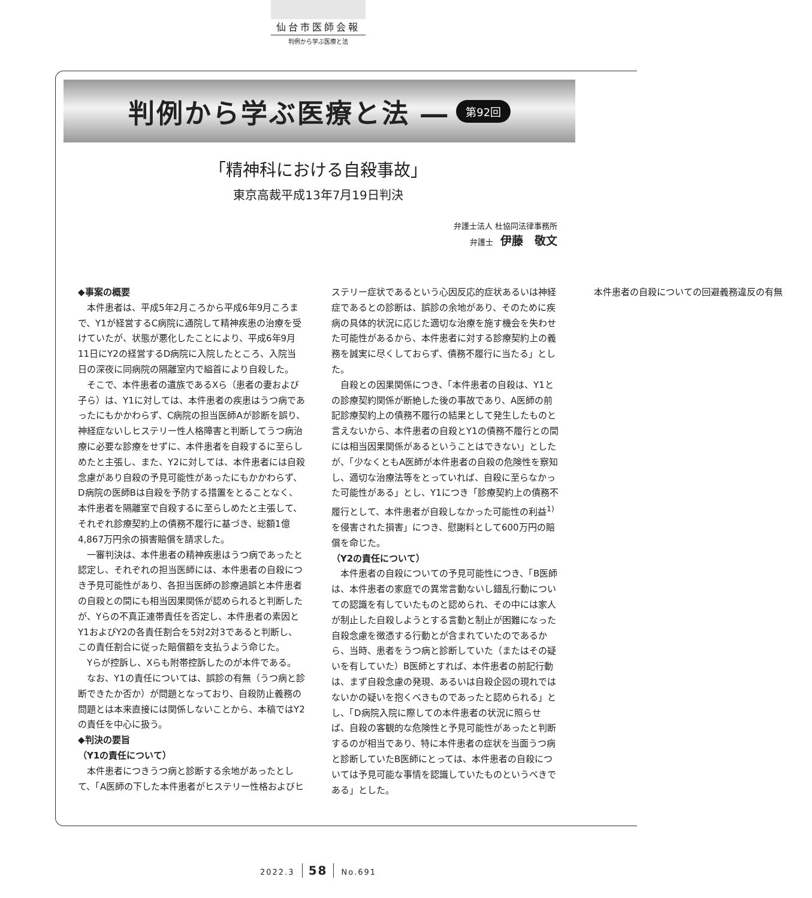仙台市医師会報
判例から学ぶ医療と法
判例から学ぶ医療と法 ―
第92回
「精神科における自殺事故」
東京高裁平成13年7月19日判決
弁護士法人 杜協同法律事務所
弁護士 伊藤　敬文
◆事案の概要
本件患者は、平成5年2月ころから平成6年9月ころまで、Y1が経営するC病院に通院して精神疾患の治療を受けていたが、状態が悪化したことにより、平成6年9月11日にY2の経営するD病院に入院したところ、入院当日の深夜に同病院の隔離室内で縊首により自殺した。
そこで、本件患者の遺族であるXら（患者の妻および子ら）は、Y1に対しては、本件患者の疾患はうつ病であったにもかかわらず、C病院の担当医師Aが診断を誤り、神経症ないしヒステリー性人格障害と判断してうつ病治療に必要な診療をせずに、本件患者を自殺するに至らしめたと主張し、また、Y2に対しては、本件患者には自殺念慮があり自殺の予見可能性があったにもかかわらず、D病院の医師Bは自殺を予防する措置をとることなく、本件患者を隔離室で自殺するに至らしめたと主張して、それぞれ診療契約上の債務不履行に基づき、総額1億4,867万円余の損害賠償を請求した。
一審判決は、本件患者の精神疾患はうつ病であったと認定し、それぞれの担当医師には、本件患者の自殺につき予見可能性があり、各担当医師の診療過誤と本件患者の自殺との間にも相当因果関係が認められると判断したが、Yらの不真正連帯責任を否定し、本件患者の素因とY1およびY2の各責任割合を5対2対3であると判断し、この責任割合に従った賠償額を支払うよう命じた。
Yらが控訴し、Xらも附帯控訴したのが本件である。
なお、Y1の責任については、誤診の有無（うつ病と診断できたか否か）が問題となっており、自殺防止義務の問題とは本来直接には関係しないことから、本稿ではY2の責任を中心に扱う。
◆判決の要旨
（Y1の責任について）
本件患者につきうつ病と診断する余地があったとして、「A医師の下した本件患者がヒステリー性格およびヒステリー症状であるという心因反応的症状あるいは神経症であるとの診断は、誤診の余地があり、そのために疾病の具体的状況に応じた適切な治療を施す機会を失わせた可能性があるから、本件患者に対する診療契約上の義務を誠実に尽くしておらず、債務不履行に当たる」とした。
自殺との因果関係につき、「本件患者の自殺は、Y1との診療契約関係が断絶した後の事故であり、A医師の前記診療契約上の債務不履行の結果として発生したものと言えないから、本件患者の自殺とY1の債務不履行との間には相当因果関係があるということはできない」としたが、「少なくともA医師が本件患者の自殺の危険性を察知し、適切な治療法等をとっていれば、自殺に至らなかった可能性がある」とし、Y1につき「診療契約上の債務不履行として、本件患者が自殺しなかった可能性の利益<sup>1)</sup>を侵害された損害」につき、慰謝料として600万円の賠償を命じた。
（Y2の責任について）
本件患者の自殺についての予見可能性につき、「B医師は、本件患者の家庭での異常言動ないし錯乱行動についての認識を有していたものと認められ、その中には家人が制止した自殺しようとする言動と制止が困難になった自殺念慮を徴憑する行動とが含まれていたのであるから、当時、患者をうつ病と診断していた（またはその疑いを有していた）B医師とすれば、本件患者の前記行動は、まず自殺念慮の発現、あるいは自殺企図の現れではないかの疑いを抱くべきものであったと認められる」とし、「D病院入院に際しての本件患者の状況に照らせば、自殺の客観的な危険性と予見可能性があったと判断するのが相当であり、特に本件患者の症状を当面うつ病と診断していたB医師にとっては、本件患者の自殺については予見可能な事情を認識していたものというべきである」とした。
本件患者の自殺についての回避義務違反の有無
2022.3 58 No.691